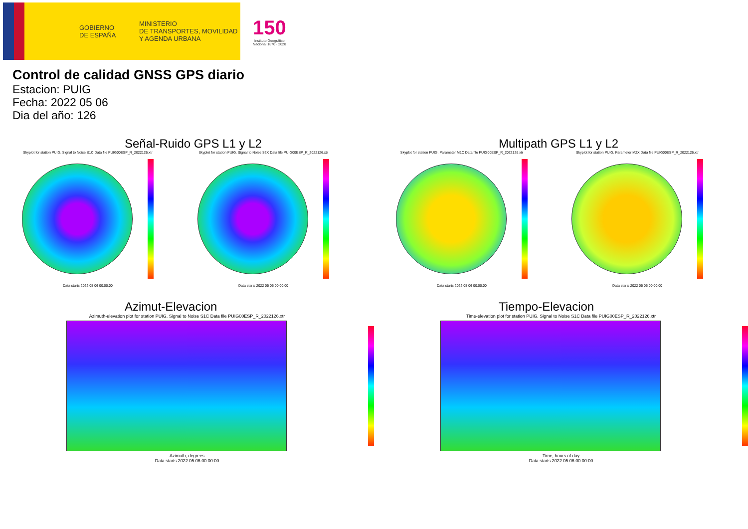GOBIERNO
DE ESPAÑA
MINISTERIO
DE TRANSPORTES, MOVILIDAD
Y AGENDA URBANA
150
Instituto Geográfico
Nacional 1870 · 2020
Control de calidad GNSS GPS diario
Estacion: PUIG
Fecha: 2022 05 06
Dia del año: 126
Señal-Ruido GPS L1 y L2
Skyplot for station PUIG. Signal to Noise S1C Data file PUIG00ESP_R_2022126.xtr
Data starts 2022 05 06 00:00:00
Skyplot for station PUIG. Signal to Noise S2X Data file PUIG00ESP_R_2022126.xtr
Data starts 2022 05 06 00:00:00
Multipath GPS L1 y L2
Skyplot for station PUIG. Parameter M1C Data file PUIG00ESP_R_2022126.xtr
Data starts 2022 05 06 00:00:00
Skyplot for station PUIG. Parameter M2X Data file PUIG00ESP_R_2022126.xtr
Data starts 2022 05 06 00:00:00
Azimut-Elevacion
Azimuth-elevation plot for station PUIG. Signal to Noise S1C Data file PUIG00ESP_R_2022126.xtr
Azimuth, degrees
Data starts 2022 05 06 00:00:00
Tiempo-Elevacion
Time-elevation plot for station PUIG. Signal to Noise S1C Data file PUIG00ESP_R_2022126.xtr
Time, hours of day
Data starts 2022 05 06 00:00:00